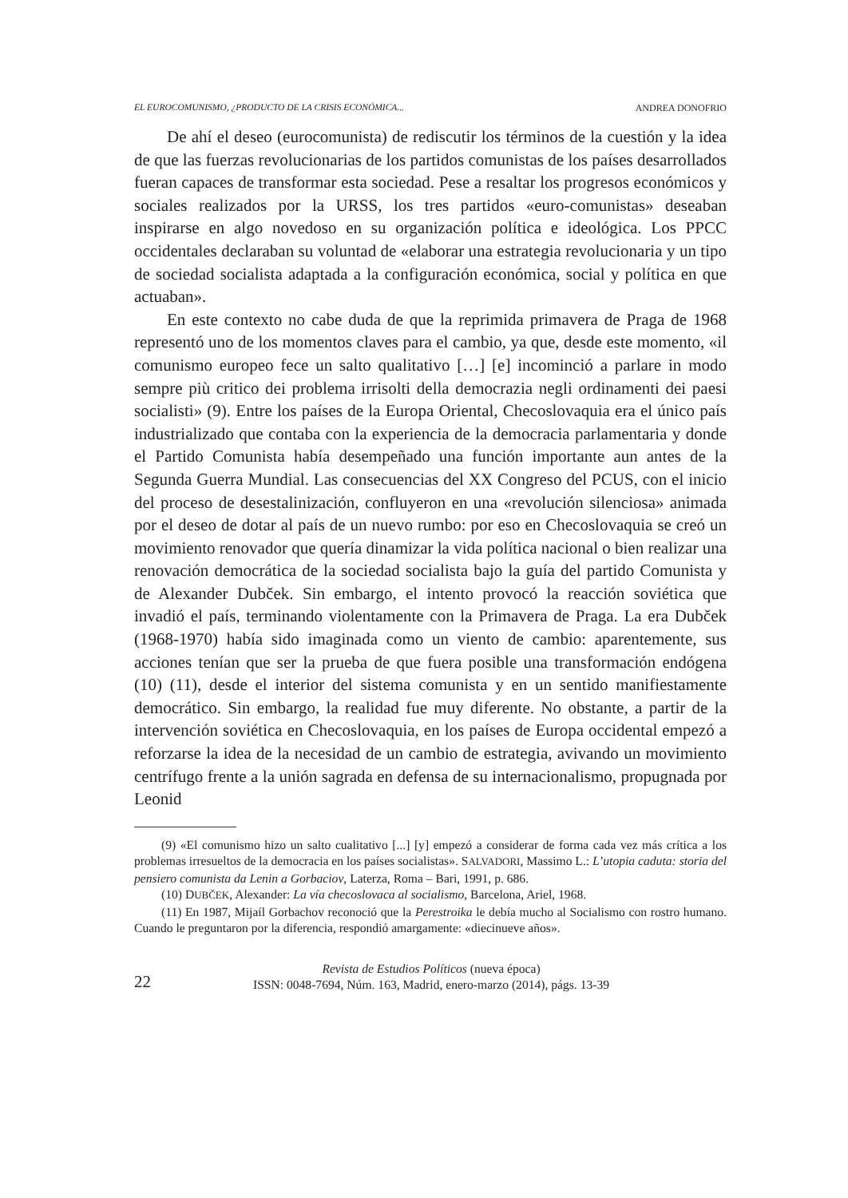EL EUROCOMUNISMO, ¿PRODUCTO DE LA CRISIS ECONÓMICA... ANDREA DONOFRIO
De ahí el deseo (eurocomunista) de rediscutir los términos de la cuestión y la idea de que las fuerzas revolucionarias de los partidos comunistas de los países desarrollados fueran capaces de transformar esta sociedad. Pese a resaltar los progresos económicos y sociales realizados por la URSS, los tres partidos «euro-comunistas» deseaban inspirarse en algo novedoso en su organización política e ideológica. Los PPCC occidentales declaraban su voluntad de «elaborar una estrategia revolucionaria y un tipo de sociedad socialista adaptada a la configuración económica, social y política en que actuaban».
En este contexto no cabe duda de que la reprimida primavera de Praga de 1968 representó uno de los momentos claves para el cambio, ya que, desde este momento, «il comunismo europeo fece un salto qualitativo […] [e] incominció a parlare in modo sempre più critico dei problema irrisolti della democrazia negli ordinamenti dei paesi socialisti» (9). Entre los países de la Europa Oriental, Checoslovaquia era el único país industrializado que contaba con la experiencia de la democracia parlamentaria y donde el Partido Comunista había desempeñado una función importante aun antes de la Segunda Guerra Mundial. Las consecuencias del XX Congreso del PCUS, con el inicio del proceso de desestalinización, confluyeron en una «revolución silenciosa» animada por el deseo de dotar al país de un nuevo rumbo: por eso en Checoslovaquia se creó un movimiento renovador que quería dinamizar la vida política nacional o bien realizar una renovación democrática de la sociedad socialista bajo la guía del partido Comunista y de Alexander Dubček. Sin embargo, el intento provocó la reacción soviética que invadió el país, terminando violentamente con la Primavera de Praga. La era Dubček (1968-1970) había sido imaginada como un viento de cambio: aparentemente, sus acciones tenían que ser la prueba de que fuera posible una transformación endógena (10) (11), desde el interior del sistema comunista y en un sentido manifiestamente democrático. Sin embargo, la realidad fue muy diferente. No obstante, a partir de la intervención soviética en Checoslovaquia, en los países de Europa occidental empezó a reforzarse la idea de la necesidad de un cambio de estrategia, avivando un movimiento centrífugo frente a la unión sagrada en defensa de su internacionalismo, propugnada por Leonid
(9) «El comunismo hizo un salto cualitativo [...] [y] empezó a considerar de forma cada vez más crítica a los problemas irresueltos de la democracia en los países socialistas». SALVADORI, Massimo L.: L’utopia caduta: storia del pensiero comunista da Lenin a Gorbaciov, Laterza, Roma – Bari, 1991, p. 686.
(10) DUBČEK, Alexander: La vía checoslovaca al socialismo, Barcelona, Ariel, 1968.
(11) En 1987, Mijaíl Gorbachov reconoció que la Perestroika le debía mucho al Socialismo con rostro humano. Cuando le preguntaron por la diferencia, respondió amargamente: «diecinueve años».
22
Revista de Estudios Políticos (nueva época)
ISSN: 0048-7694, Núm. 163, Madrid, enero-marzo (2014), págs. 13-39